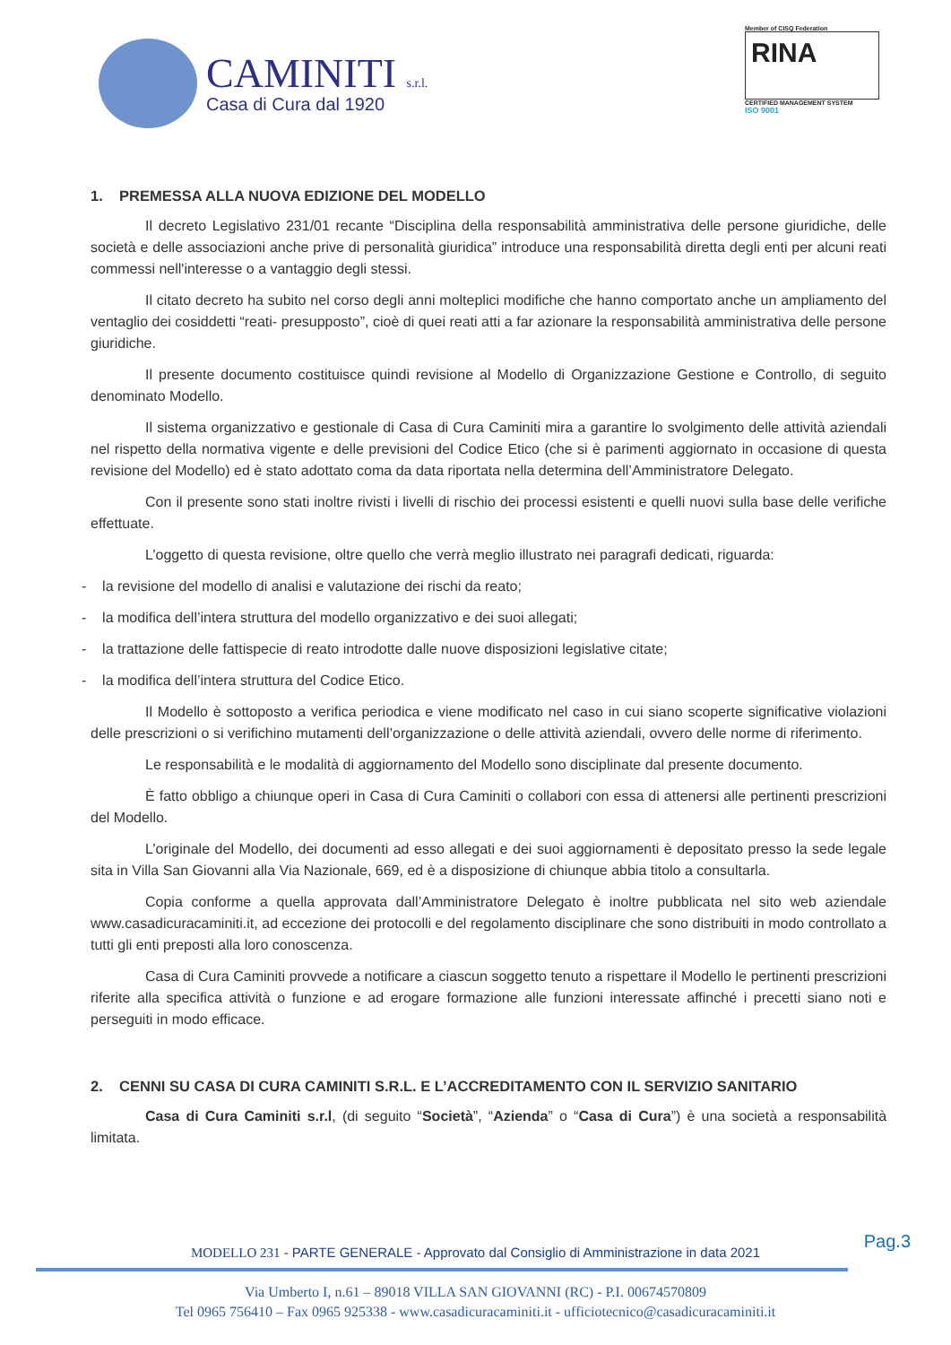CAMINITI s.r.l.
Casa di Cura dal 1920
Member of CISQ Federation
RINA
CERTIFIED MANAGEMENT SYSTEM
ISO 9001
1. PREMESSA ALLA NUOVA EDIZIONE DEL MODELLO
Il decreto Legislativo 231/01 recante “Disciplina della responsabilità amministrativa delle persone giuridiche, delle società e delle associazioni anche prive di personalità giuridica” introduce una responsabilità diretta degli enti per alcuni reati commessi nell'interesse o a vantaggio degli stessi.
Il citato decreto ha subito nel corso degli anni molteplici modifiche che hanno comportato anche un ampliamento del ventaglio dei cosiddetti “reati- presupposto”, cioè di quei reati atti a far azionare la responsabilità amministrativa delle persone giuridiche.
Il presente documento costituisce quindi revisione al Modello di Organizzazione Gestione e Controllo, di seguito denominato Modello.
Il sistema organizzativo e gestionale di Casa di Cura Caminiti mira a garantire lo svolgimento delle attività aziendali nel rispetto della normativa vigente e delle previsioni del Codice Etico (che si è parimenti aggiornato in occasione di questa revisione del Modello) ed è stato adottato coma da data riportata nella determina dell’Amministratore Delegato.
Con il presente sono stati inoltre rivisti i livelli di rischio dei processi esistenti e quelli nuovi sulla base delle verifiche effettuate.
L’oggetto di questa revisione, oltre quello che verrà meglio illustrato nei paragrafi dedicati, riguarda:
- la revisione del modello di analisi e valutazione dei rischi da reato;
- la modifica dell’intera struttura del modello organizzativo e dei suoi allegati;
- la trattazione delle fattispecie di reato introdotte dalle nuove disposizioni legislative citate;
- la modifica dell’intera struttura del Codice Etico.
Il Modello è sottoposto a verifica periodica e viene modificato nel caso in cui siano scoperte significative violazioni delle prescrizioni o si verifichino mutamenti dell’organizzazione o delle attività aziendali, ovvero delle norme di riferimento.
Le responsabilità e le modalità di aggiornamento del Modello sono disciplinate dal presente documento.
È fatto obbligo a chiunque operi in Casa di Cura Caminiti o collabori con essa di attenersi alle pertinenti prescrizioni del Modello.
L’originale del Modello, dei documenti ad esso allegati e dei suoi aggiornamenti è depositato presso la sede legale sita in Villa San Giovanni alla Via Nazionale, 669, ed è a disposizione di chiunque abbia titolo a consultarla.
Copia conforme a quella approvata dall’Amministratore Delegato è inoltre pubblicata nel sito web aziendale www.casadicuracaminiti.it, ad eccezione dei protocolli e del regolamento disciplinare che sono distribuiti in modo controllato a tutti gli enti preposti alla loro conoscenza.
Casa di Cura Caminiti provvede a notificare a ciascun soggetto tenuto a rispettare il Modello le pertinenti prescrizioni riferite alla specifica attività o funzione e ad erogare formazione alle funzioni interessate affinché i precetti siano noti e perseguiti in modo efficace.
2. CENNI SU CASA DI CURA CAMINITI S.R.L. E L’ACCREDITAMENTO CON IL SERVIZIO SANITARIO
Casa di Cura Caminiti s.r.l, (di seguito “Società”, “Azienda” o “Casa di Cura”) è una società a responsabilità limitata.
Pag.3
MODELLO 231 - PARTE GENERALE - Approvato dal Consiglio di Amministrazione in data 2021
Via Umberto I, n.61 – 89018 VILLA SAN GIOVANNI (RC) - P.I. 00674570809
Tel 0965 756410 – Fax 0965 925338 - www.casadicuracaminiti.it - ufficiotecnico@casadicuracaminiti.it